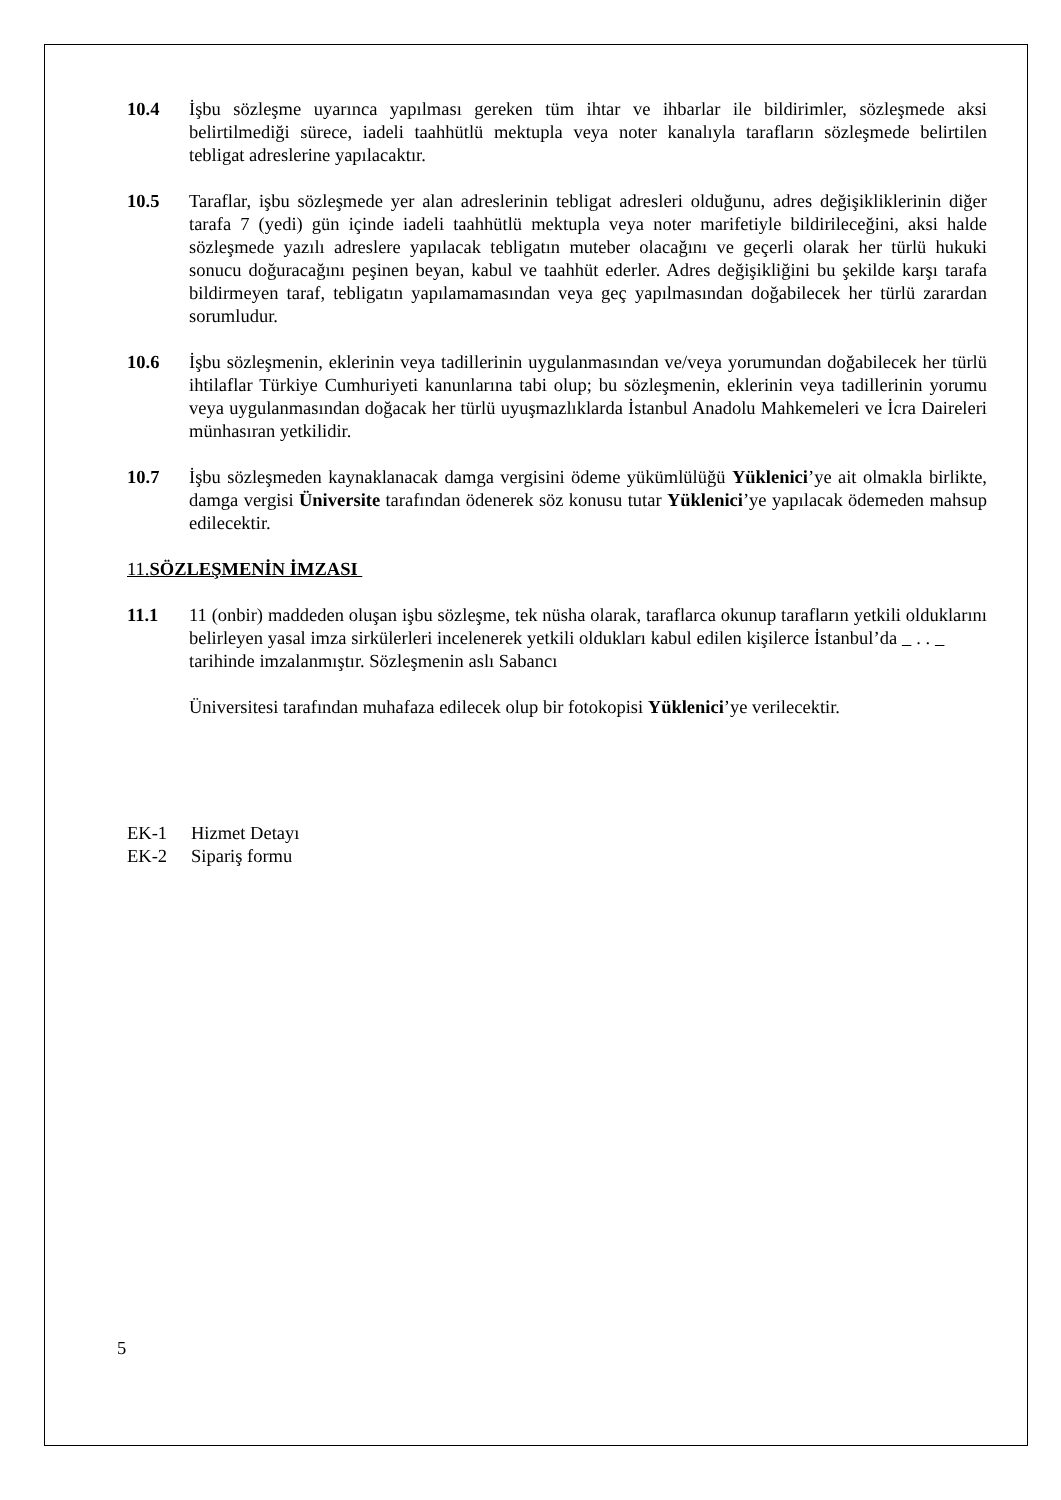10.4 İşbu sözleşme uyarınca yapılması gereken tüm ihtar ve ihbarlar ile bildirimler, sözleşmede aksi belirtilmediği sürece, iadeli taahhütlü mektupla veya noter kanalıyla tarafların sözleşmede belirtilen tebligat adreslerine yapılacaktır.
10.5 Taraflar, işbu sözleşmede yer alan adreslerinin tebligat adresleri olduğunu, adres değişikliklerinin diğer tarafa 7 (yedi) gün içinde iadeli taahhütlü mektupla veya noter marifetiyle bildirileceğini, aksi halde sözleşmede yazılı adreslere yapılacak tebligatın muteber olacağını ve geçerli olarak her türlü hukuki sonucu doğuracağını peşinen beyan, kabul ve taahhüt ederler. Adres değişikliğini bu şekilde karşı tarafa bildirmeyen taraf, tebligatın yapılamamasından veya geç yapılmasından doğabilecek her türlü zarardan sorumludur.
10.6 İşbu sözleşmenin, eklerinin veya tadillerinin uygulanmasından ve/veya yorumundan doğabilecek her türlü ihtilaflar Türkiye Cumhuriyeti kanunlarına tabi olup; bu sözleşmenin, eklerinin veya tadillerinin yorumu veya uygulanmasından doğacak her türlü uyuşmazlıklarda İstanbul Anadolu Mahkemeleri ve İcra Daireleri münhasıran yetkilidir.
10.7 İşbu sözleşmeden kaynaklanacak damga vergisini ödeme yükümlülüğü Yüklenici’ye ait olmakla birlikte, damga vergisi Üniversite tarafından ödenerek söz konusu tutar Yüklenici’ye yapılacak ödemeden mahsup edilecektir.
11.SÖZLEŞMENİN İMZASI
11.1 11 (onbir) maddeden oluşan işbu sözleşme, tek nüsha olarak, taraflarca okunup tarafların yetkili olduklarını belirleyen yasal imza sirkülerleri incelenerek yetkili oldukları kabul edilen kişilerce İstanbul’da . . tarihinde imzalanmıştır. Sözleşmenin aslı Sabancı
Üniversitesi tarafından muhafaza edilecek olup bir fotokopisi Yüklenici’ye verilecektir.
EK-1 Hizmet Detayı
EK-2 Sipariş formu
5